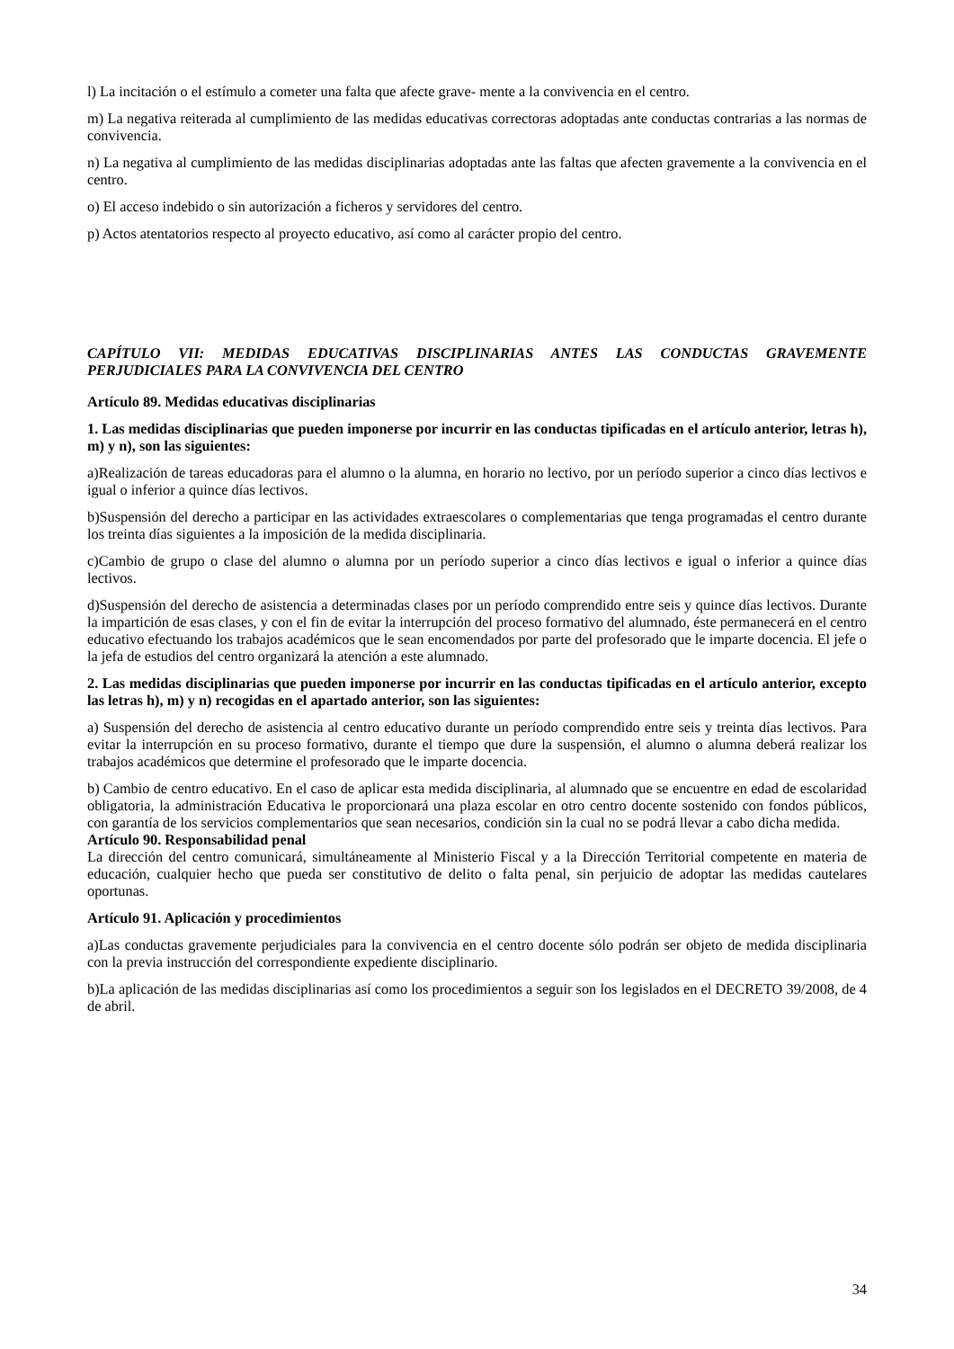l) La incitación o el estímulo a cometer una falta que afecte grave- mente a la convivencia en el centro.
m) La negativa reiterada al cumplimiento de las medidas educativas correctoras adoptadas ante conductas contrarias a las normas de convivencia.
n) La negativa al cumplimiento de las medidas disciplinarias adoptadas ante las faltas que afecten gravemente a la convivencia en el centro.
o) El acceso indebido o sin autorización a ficheros y servidores del centro.
p) Actos atentatorios respecto al proyecto educativo, así como al carácter propio del centro.
CAPÍTULO VII: MEDIDAS EDUCATIVAS DISCIPLINARIAS ANTES LAS CONDUCTAS GRAVEMENTE PERJUDICIALES PARA LA CONVIVENCIA DEL CENTRO
Artículo 89. Medidas educativas disciplinarias
1. Las medidas disciplinarias que pueden imponerse por incurrir en las conductas tipificadas en el artículo anterior, letras h), m) y n), son las siguientes:
a)Realización de tareas educadoras para el alumno o la alumna, en horario no lectivo, por un período superior a cinco días lectivos e igual o inferior a quince días lectivos.
b)Suspensión del derecho a participar en las actividades extraescolares o complementarias que tenga programadas el centro durante los treinta días siguientes a la imposición de la medida disciplinaria.
c)Cambio de grupo o clase del alumno o alumna por un período superior a cinco días lectivos e igual o inferior a quince días lectivos.
d)Suspensión del derecho de asistencia a determinadas clases por un período comprendido entre seis y quince días lectivos. Durante la impartición de esas clases, y con el fin de evitar la interrupción del proceso formativo del alumnado, éste permanecerá en el centro educativo efectuando los trabajos académicos que le sean encomendados por parte del profesorado que le imparte docencia. El jefe o la jefa de estudios del centro organizará la atención a este alumnado.
2. Las medidas disciplinarias que pueden imponerse por incurrir en las conductas tipificadas en el artículo anterior, excepto las letras h), m) y n) recogidas en el apartado anterior, son las siguientes:
a) Suspensión del derecho de asistencia al centro educativo durante un período comprendido entre seis y treinta días lectivos. Para evitar la interrupción en su proceso formativo, durante el tiempo que dure la suspensión, el alumno o alumna deberá realizar los trabajos académicos que determine el profesorado que le imparte docencia.
b) Cambio de centro educativo. En el caso de aplicar esta medida disciplinaria, al alumnado que se encuentre en edad de escolaridad obligatoria, la administración Educativa le proporcionará una plaza escolar en otro centro docente sostenido con fondos públicos, con garantía de los servicios complementarios que sean necesarios, condición sin la cual no se podrá llevar a cabo dicha medida.
Artículo 90. Responsabilidad penal
La dirección del centro comunicará, simultáneamente al Ministerio Fiscal y a la Dirección Territorial competente en materia de educación, cualquier hecho que pueda ser constitutivo de delito o falta penal, sin perjuicio de adoptar las medidas cautelares oportunas.
Artículo 91. Aplicación y procedimientos
a)Las conductas gravemente perjudiciales para la convivencia en el centro docente sólo podrán ser objeto de medida disciplinaria con la previa instrucción del correspondiente expediente disciplinario.
b)La aplicación de las medidas disciplinarias así como los procedimientos a seguir son los legislados en el DECRETO 39/2008, de 4 de abril.
34